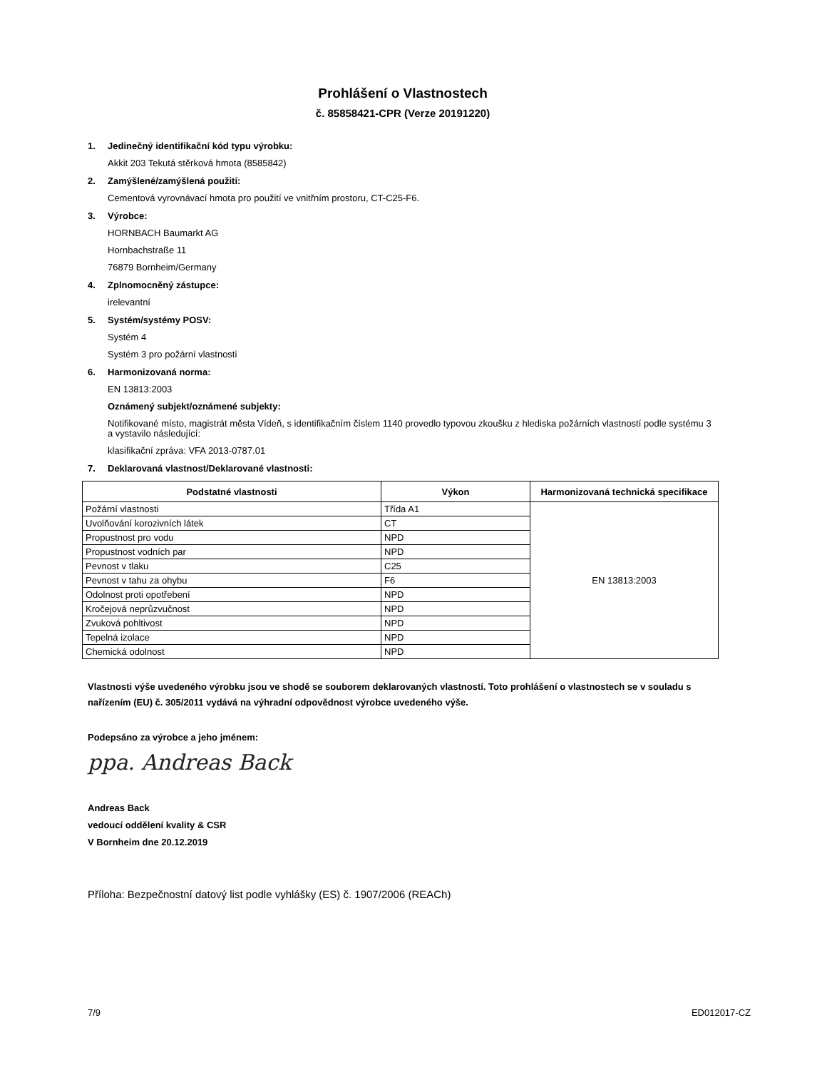Prohlášení o Vlastnostech
č. 85858421-CPR (Verze 20191220)
1. Jedinečný identifikační kód typu výrobku:
Akkit 203 Tekutá stěrková hmota (8585842)
2. Zamýšlené/zamýšlená použití:
Cementová vyrovnávací hmota pro použití ve vnitřním prostoru, CT-C25-F6.
3. Výrobce:
HORNBACH Baumarkt AG
Hornbachstraße 11
76879 Bornheim/Germany
4. Zplnomocněný zástupce:
irelevantní
5. Systém/systémy POSV:
Systém 4
Systém 3 pro požární vlastnosti
6. Harmonizovaná norma:
EN 13813:2003
Oznámený subjekt/oznámené subjekty:
Notifikované místo, magistrát města Vídeň, s identifikačním číslem 1140 provedlo typovou zkoušku z hlediska požárních vlastností podle systému 3 a vystavilo následující:
klasifikační zpráva: VFA 2013-0787.01
7. Deklarovaná vlastnost/Deklarované vlastnosti:
| Podstatné vlastnosti | Výkon | Harmonizovaná technická specifikace |
| --- | --- | --- |
| Požární vlastnosti | Třída A1 | EN 13813:2003 |
| Uvolňování korozivních látek | CT | |
| Propustnost pro vodu | NPD | |
| Propustnost vodních par | NPD | |
| Pevnost v tlaku | C25 | |
| Pevnost v tahu za ohybu | F6 | |
| Odolnost proti opotřebení | NPD | |
| Kročejová neprůzvučnost | NPD | |
| Zvuková pohltivost | NPD | |
| Tepelná izolace | NPD | |
| Chemická odolnost | NPD | |
Vlastnosti výše uvedeného výrobku jsou ve shodě se souborem deklarovaných vlastností. Toto prohlášení o vlastnostech se v souladu s nařízením (EU) č. 305/2011 vydává na výhradní odpovědnost výrobce uvedeného výše.
Podepsáno za výrobce a jeho jménem:
ppa. Andreas Back
Andreas Back
vedoucí oddělení kvality & CSR
V Bornheim dne 20.12.2019
Příloha: Bezpečnostní datový list podle vyhlášky (ES) č. 1907/2006 (REACh)
7/9 ED012017-CZ